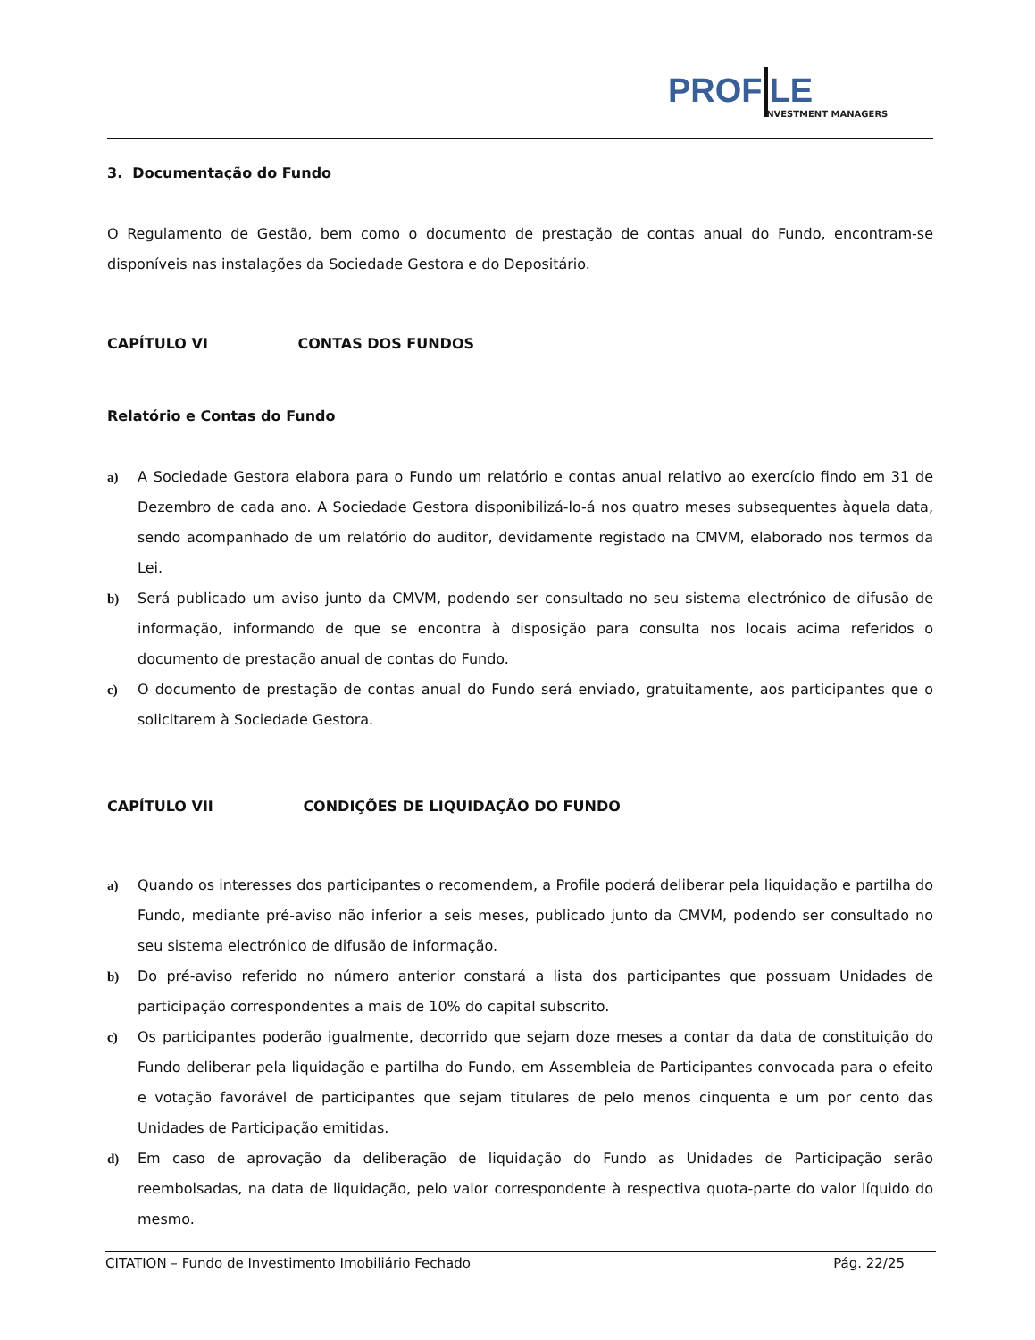PROF LE NVESTMENT MANAGERS
3. Documentação do Fundo
O Regulamento de Gestão, bem como o documento de prestação de contas anual do Fundo, encontram-se disponíveis nas instalações da Sociedade Gestora e do Depositário.
CAPÍTULO VI CONTAS DOS FUNDOS
Relatório e Contas do Fundo
a) A Sociedade Gestora elabora para o Fundo um relatório e contas anual relativo ao exercício findo em 31 de Dezembro de cada ano. A Sociedade Gestora disponibilizá-lo-á nos quatro meses subsequentes àquela data, sendo acompanhado de um relatório do auditor, devidamente registado na CMVM, elaborado nos termos da Lei.
b) Será publicado um aviso junto da CMVM, podendo ser consultado no seu sistema electrónico de difusão de informação, informando de que se encontra à disposição para consulta nos locais acima referidos o documento de prestação anual de contas do Fundo.
c) O documento de prestação de contas anual do Fundo será enviado, gratuitamente, aos participantes que o solicitarem à Sociedade Gestora.
CAPÍTULO VII CONDIÇÕES DE LIQUIDAÇÃO DO FUNDO
a) Quando os interesses dos participantes o recomendem, a Profile poderá deliberar pela liquidação e partilha do Fundo, mediante pré-aviso não inferior a seis meses, publicado junto da CMVM, podendo ser consultado no seu sistema electrónico de difusão de informação.
b) Do pré-aviso referido no número anterior constará a lista dos participantes que possuam Unidades de participação correspondentes a mais de 10% do capital subscrito.
c) Os participantes poderão igualmente, decorrido que sejam doze meses a contar da data de constituição do Fundo deliberar pela liquidação e partilha do Fundo, em Assembleia de Participantes convocada para o efeito e votação favorável de participantes que sejam titulares de pelo menos cinquenta e um por cento das Unidades de Participação emitidas.
d) Em caso de aprovação da deliberação de liquidação do Fundo as Unidades de Participação serão reembolsadas, na data de liquidação, pelo valor correspondente à respectiva quota-parte do valor líquido do mesmo.
CITATION – Fundo de Investimento Imobiliário Fechado Pág. 22/25